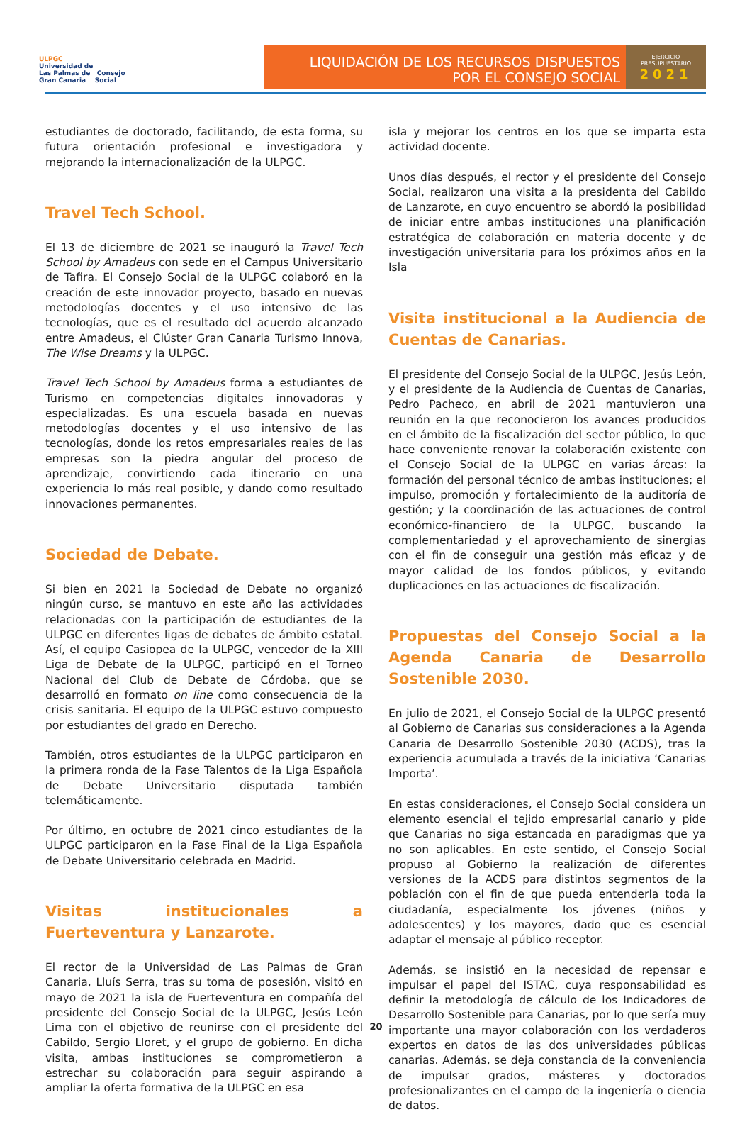ULPGC
Universidad de
Las Palmas de Consejo
Gran Canaria Social
LIQUIDACIÓN DE LOS RECURSOS DISPUESTOS
POR EL CONSEJO SOCIAL
EJERCICIO
PRESUPUESTARIO
2021
estudiantes de doctorado, facilitando, de esta forma, su futura orientación profesional e investigadora y mejorando la internacionalización de la ULPGC.
Travel Tech School.
El 13 de diciembre de 2021 se inauguró la Travel Tech School by Amadeus con sede en el Campus Universitario de Tafira. El Consejo Social de la ULPGC colaboró en la creación de este innovador proyecto, basado en nuevas metodologías docentes y el uso intensivo de las tecnologías, que es el resultado del acuerdo alcanzado entre Amadeus, el Clúster Gran Canaria Turismo Innova, The Wise Dreams y la ULPGC.
Travel Tech School by Amadeus forma a estudiantes de Turismo en competencias digitales innovadoras y especializadas. Es una escuela basada en nuevas metodologías docentes y el uso intensivo de las tecnologías, donde los retos empresariales reales de las empresas son la piedra angular del proceso de aprendizaje, convirtiendo cada itinerario en una experiencia lo más real posible, y dando como resultado innovaciones permanentes.
Sociedad de Debate.
Si bien en 2021 la Sociedad de Debate no organizó ningún curso, se mantuvo en este año las actividades relacionadas con la participación de estudiantes de la ULPGC en diferentes ligas de debates de ámbito estatal. Así, el equipo Casiopea de la ULPGC, vencedor de la XIII Liga de Debate de la ULPGC, participó en el Torneo Nacional del Club de Debate de Córdoba, que se desarrolló en formato on line como consecuencia de la crisis sanitaria. El equipo de la ULPGC estuvo compuesto por estudiantes del grado en Derecho.
También, otros estudiantes de la ULPGC participaron en la primera ronda de la Fase Talentos de la Liga Española de Debate Universitario disputada también telemáticamente.
Por último, en octubre de 2021 cinco estudiantes de la ULPGC participaron en la Fase Final de la Liga Española de Debate Universitario celebrada en Madrid.
Visitas institucionales a Fuerteventura y Lanzarote.
El rector de la Universidad de Las Palmas de Gran Canaria, Lluís Serra, tras su toma de posesión, visitó en mayo de 2021 la isla de Fuerteventura en compañía del presidente del Consejo Social de la ULPGC, Jesús León Lima con el objetivo de reunirse con el presidente del Cabildo, Sergio Lloret, y el grupo de gobierno. En dicha visita, ambas instituciones se comprometieron a estrechar su colaboración para seguir aspirando a ampliar la oferta formativa de la ULPGC en esa
isla y mejorar los centros en los que se imparta esta actividad docente.
Unos días después, el rector y el presidente del Consejo Social, realizaron una visita a la presidenta del Cabildo de Lanzarote, en cuyo encuentro se abordó la posibilidad de iniciar entre ambas instituciones una planificación estratégica de colaboración en materia docente y de investigación universitaria para los próximos años en la Isla
Visita institucional a la Audiencia de Cuentas de Canarias.
El presidente del Consejo Social de la ULPGC, Jesús León, y el presidente de la Audiencia de Cuentas de Canarias, Pedro Pacheco, en abril de 2021 mantuvieron una reunión en la que reconocieron los avances producidos en el ámbito de la fiscalización del sector público, lo que hace conveniente renovar la colaboración existente con el Consejo Social de la ULPGC en varias áreas: la formación del personal técnico de ambas instituciones; el impulso, promoción y fortalecimiento de la auditoría de gestión; y la coordinación de las actuaciones de control económico-financiero de la ULPGC, buscando la complementariedad y el aprovechamiento de sinergias con el fin de conseguir una gestión más eficaz y de mayor calidad de los fondos públicos, y evitando duplicaciones en las actuaciones de fiscalización.
Propuestas del Consejo Social a la Agenda Canaria de Desarrollo Sostenible 2030.
En julio de 2021, el Consejo Social de la ULPGC presentó al Gobierno de Canarias sus consideraciones a la Agenda Canaria de Desarrollo Sostenible 2030 (ACDS), tras la experiencia acumulada a través de la iniciativa ‘Canarias Importa’.
En estas consideraciones, el Consejo Social considera un elemento esencial el tejido empresarial canario y pide que Canarias no siga estancada en paradigmas que ya no son aplicables. En este sentido, el Consejo Social propuso al Gobierno la realización de diferentes versiones de la ACDS para distintos segmentos de la población con el fin de que pueda entenderla toda la ciudadanía, especialmente los jóvenes (niños y adolescentes) y los mayores, dado que es esencial adaptar el mensaje al público receptor.
Además, se insistió en la necesidad de repensar e impulsar el papel del ISTAC, cuya responsabilidad es definir la metodología de cálculo de los Indicadores de Desarrollo Sostenible para Canarias, por lo que sería muy importante una mayor colaboración con los verdaderos expertos en datos de las dos universidades públicas canarias. Además, se deja constancia de la conveniencia de impulsar grados, másteres y doctorados profesionalizantes en el campo de la ingeniería o ciencia de datos.
20